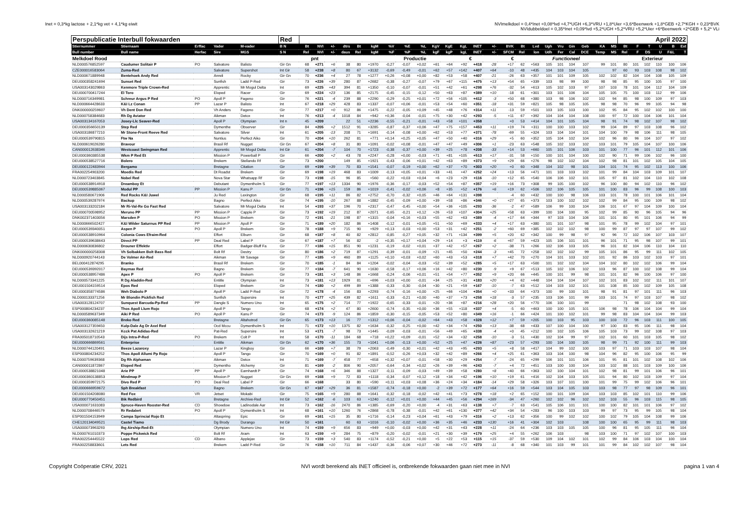Inet = 0,3*kg lactose + 2,1*kg vet + 4,1*kg eiwit
NVImelkdoel = 0,4*Inet +0,08*lvd +4,7*UGH +6,3*VRU +1,8*Uier +3,6*Beenwerk +1,8*GEB +2,7*KGH + 0,23*BVK
NVIdubbeldoel = 0,35*Inet +0,09*lvd +5,2*UGH +5,2*VRU +5,2*Uier +6*Beenwerk +2*GEB + 5,2* VLi
| Perspublicatie Interbull fokwaarden | | | | | Red | | | | | | | | | | | | | | | | | | | | | | | | April 2022 | | | | | |
| Stiernummer | Stiernaam | Erffac | Vader | M-vader | B N | Bt | NVI | +/- | dtrs | Bt | kgM | %V | %E | %L | KgV | KgE | KgL | INET | +/- | BVK | Bt | Lvd | Ugh | Vru | Gin | Geb | KA | MS | Bt | F | T | U | B | Ext |
| Bull number | Bull name | Herfac | Sire | MGS | S N | Rel | NVI | +/- | daus | Rel | kgM | %F | %P | %L | kgF | kgP | kgL | INET | +/- | SFCM | Rel | lon | Udh | Fer | Cal | DCE | Temp | MS | Rel | F | DS | U | F&L | T |
| Melkdoel Rood | | | | | | | pnt | | | | Productie | | | | | | | € | | € | Functioneel | | | | | | | | Exterieur | | | | | |
| NLD000576852597 | Caudumer Solitair P | PO | Salvatore | Balisto | Gir Gn | 68 | +271 | +6 | 38 | 80 | +1970 | -0,27 | -0,07 | +0,02 | +61 | +64 | +92 | +418 | -28 | +17 | 62 | +563 | 105 | 101 | 104 | 107 | 99 | 101 | 80 | 101 | 102 | 110 | 100 | 106 |
| CZE000016583064 | Zuma-Red | | Salvatore | Supershot | Int Gir | 58 | +238 | +8 | 80 | 67 | +3132 | -0,69 | -0,49 | -0,01 | +62 | +57 | +142 | +407 | +64 | -10 | 48 | +435 | 104 | 103 | 104 | 105 | | 97 | 60 | 93 | 103 | 108 | 98 | 102 |
| NLD000671889948 | Bentehoek Andy Red | | Anreli | Rocky | Gir Gn | 70 | +236 | +4 | 27 | 78 | +1277 | +0,26 | +0,08 | +0,00 | +82 | +53 | +58 | +407 | -21 | -26 | 63 | +357 | 101 | 101 | 109 | 105 | 102 | 102 | 82 | 104 | 104 | 108 | 105 | 109 |
| DEU000358241694 | Sunset Red | | Sunfish | Ladd P-Red | Gir | 73 | +226 | +39 | 280 | 87 | +2682 | -0,38 | -0,27 | -0,07 | +79 | +67 | +115 | +475 | +13 | +54 | 65 | +339 | 103 | 98 | 99 | 100 | 98 | 98 | 85 | 95 | 100 | 105 | 97 | 100 |
| USA003143029863 | Kenmore Triple Crown-Red | | Apprentic | Mr Mogul Delta | Int | 69 | +225 | +43 | 394 | 81 | +1350 | -0,10 | -0,07 | -0,01 | +51 | +42 | +61 | +298 | +76 | -32 | 54 | +613 | 105 | 102 | 103 | 97 | 107 | 103 | 78 | 101 | 104 | 112 | 104 | 109 |
| DEU000700417244 | El Toro | | Eloped | Racer | Gir | 69 | +224 | +23 | 136 | 85 | +2175 | -0,45 | -0,15 | -0,12 | +50 | +63 | +87 | +389 | +10 | -18 | 61 | +301 | 103 | 101 | 106 | 104 | 105 | 105 | 75 | 100 | 103 | 112 | 99 | 106 |
| NLD000716349981 | Schreur Argus P Red | PO | Apoll P | Fageno | Gir | 76 | +221 | -4 | 239 | 88 | +2290 | -0,29 | -0,25 | +0,01 | +72 | +56 | +105 | +412 | -3 | +50 | 68 | +380 | 103 | 98 | 106 | 102 | 102 | 94 | 85 | 98 | 100 | 109 | 97 | 103 |
| NLD000664428633 | K&I Lz Conan | PP | Lazar P | Balisto | Int | 67 | +218 | +29 | 428 | 83 | +1337 | -0,07 | +0,06 | -0,01 | +53 | +54 | +60 | +351 | -18 | +31 | 59 | +821 | 105 | 98 | 105 | 105 | 98 | 98 | 70 | 96 | 99 | 105 | 94 | 98 |
| DNK000000259607 | Vh Dent Don Red | | Vh Anders | Fageno | Gir | 77 | +217 | +0 | 912 | 86 | +1475 | -0,22 | -0,05 | +0,09 | +45 | +48 | +76 | +314 | +11 | -13 | 59 | +501 | 103 | 105 | 103 | 100 | 102 | 95 | 84 | 95 | 102 | 102 | 100 | 100 |
| NLD000758384683 | Rh Dg Aviator | | Aikman | Detox | Int | 76 | +213 | -4 | 1018 | 84 | +942 | +0,36 | -0,04 | -0,01 | +75 | +30 | +42 | +293 | -5 | +11 | 67 | +392 | 104 | 104 | 104 | 108 | 100 | 97 | 72 | 100 | 104 | 106 | 101 | 104 |
| USA003134167053 | Josey-Llc Seaver-Red | | Apoll P | Olympian | Int n | 45 | +209 | | 22 | 51 | +2236 | -0,55 | -0,21 | -0,01 | +43 | +58 | +101 | +358 | | +0 | 53 | +414 | 104 | 101 | 105 | 104 | 98 | 91 | 74 | 98 | 102 | 107 | 98 | 102 |
| DEU000356650139 | Step Red | | Dymenthe | Observer | Gir | 84 | +205 | +2 | 1512 | 91 | +3285 | -0,87 | -0,37 | +0,06 | +47 | +75 | +157 | +453 | +11 | +19 | 74 | +311 | 100 | 100 | 103 | 102 | 99 | 104 | 89 | 97 | 103 | 108 | 96 | 102 |
| USA003186877210 | Mr Stone-Front Reeve Red | | Salvatore | Silver | Int | 61 | +205 | -13 | 208 | 71 | +1691 | -0,14 | -0,08 | +0,00 | +62 | +53 | +77 | +371 | -78 | -69 | 55 | +324 | 103 | 104 | 104 | 101 | 104 | 100 | 79 | 98 | 106 | 111 | 98 | 105 |
| DEU000539790815 | Ftw Na | | Nuntius | Perfect Aiko | Gir | 70 | +204 | +10 | 262 | 81 | +771 | +0,14 | +0,25 | +0,05 | +47 | +50 | +40 | +316 | +29 | +5 | 60 | +352 | 105 | 104 | 102 | 104 | 102 | 96 | 80 | 96 | 104 | 107 | 97 | 102 |
| NLD000619026280 | Bravour | | Brasil Rf | Nugget | Gir Gn | 67 | +204 | +8 | 31 | 80 | +1091 | -0,02 | +0,08 | -0,01 | +47 | +47 | +49 | +306 | +1 | -23 | 63 | +548 | 105 | 102 | 103 | 102 | 103 | 101 | 79 | 105 | 104 | 107 | 100 | 106 |
| CAN000012638346 | Westcoast Swingman Red | | Apprentic | Mr Mogul Delta | Int Gir | 61 | +204 | -7 | 104 | 70 | +1723 | -0,38 | -0,37 | +0,00 | +39 | +25 | +78 | +208 | -33 | +14 | 53 | +660 | 105 | 101 | 106 | 103 | 101 | 100 | 77 | 96 | 101 | 112 | 101 | 106 |
| DEU000360385538 | Wkm P Red Et | | Mission P | Powerball P | Gir | 66 | +200 | +2 | 43 | 78 | +2247 | -0,28 | +0,00 | -0,03 | +71 | +81 | +105 | +513 | +17 | -31 | 58 | +150 | 100 | 101 | 104 | 100 | 102 | 90 | 71 | 99 | 106 | 102 | 96 | 100 |
| DEU000538527716 | Bolero | | Brekem | Stellando Rf | Gir | 73 | +200 | | 149 | 85 | +1921 | -0,43 | -0,06 | +0,01 | +42 | +63 | +89 | +373 | +9 | +29 | 66 | +276 | 98 | 102 | 102 | 104 | 102 | 98 | 81 | 101 | 102 | 105 | 104 | 105 |
| DEU000122483944 | Bergamo | | Bretagne | Citation | Gir | 69 | +199 | +39 | 70 | 83 | +1541 | -0,07 | -0,19 | +0,00 | +62 | +37 | +70 | +303 | +20 | +0 | 60 | +348 | 104 | 102 | 98 | 101 | 104 | 101 | 74 | 95 | 102 | 113 | 100 | 106 |
| FRA002254903200 | Moedis Red | | Dt Roadst | Brekem | Gir | 69 | +198 | +19 | 468 | 83 | +1009 | -0,13 | +0,05 | +0,01 | +33 | +41 | +47 | +252 | +24 | +13 | 56 | +471 | 101 | 103 | 103 | 102 | 101 | 99 | 84 | 104 | 103 | 109 | 101 | 107 |
| NLD000723403845 | Nobel Red | | Nova Star | Whatsapp Rf | Gir | 73 | +198 | -15 | 96 | 85 | +560 | -0,22 | +0,03 | +0,04 | +6 | +23 | +29 | +116 | -10 | +12 | 65 | +540 | 106 | 106 | 102 | 101 | 105 | 97 | 81 | 102 | 104 | 110 | 102 | 108 |
| DEU000538914918 | Dreamboy Et | | Debutant | Dymentholm S | Gir | 77 | +197 | +13 | 1334 | 90 | +1976 | -0,36 | -0,17 | -0,03 | +52 | +54 | +87 | +357 | +19 | +16 | 73 | +308 | 99 | 105 | 100 | 102 | 96 | 100 | 80 | 94 | 102 | 110 | 96 | 102 |
| DEU000539885067 | Modul PP | PP | Mission P | Kanu P | Gir Gn | 71 | +196 | +15 | 159 | 86 | +1019 | -0,41 | -0,02 | +0,06 | +8 | +35 | +52 | +176 | +6 | +19 | 62 | +506 | 102 | 106 | 105 | 105 | 101 | 100 | 83 | 96 | 99 | 108 | 100 | 103 |
| NLD000580671906 | Red Rocks K&I Juwel | | Ju Red | Lexington | Gir | 68 | +195 | +11 | 86 | 82 | +2752 | -0,70 | -0,32 | +0,05 | +46 | +64 | +131 | +398 | | -4 | 60 | +432 | 100 | 100 | 98 | 106 | 103 | 101 | 78 | 100 | 101 | 106 | 101 | 104 |
| NLD000539287974 | Backup | | Bagno | Perfect Aiko | Gir | 74 | +195 | -10 | 267 | 88 | +1882 | -0,45 | -0,09 | +0,00 | +39 | +58 | +86 | +346 | +0 | +27 | 65 | +373 | 103 | 100 | 102 | 102 | 102 | 99 | 84 | 95 | 100 | 109 | 98 | 102 |
| USA003133202184 | Mr Ri-Val-Re Go Fast Red | | Salvatore | Mr Mogul Delta | Int | 54 | +193 | +37 | 196 | 70 | +2317 | -0,47 | -0,45 | +0,00 | +54 | +36 | +105 | +293 | -36 | -2 | 47 | +589 | 106 | 99 | 100 | 104 | 106 | 101 | 67 | 97 | 104 | 109 | 100 | 104 |
| DEU000700598952 | Meruno PP | PP | Mission P | Capple P | Gir | 73 | +192 | +19 | 212 | 87 | +2071 | -0,65 | -0,21 | +0,12 | +26 | +53 | +107 | +304 | +25 | +58 | 63 | +399 | 100 | 104 | 100 | 95 | 102 | 99 | 85 | 90 | 96 | 105 | 94 | 96 |
| DNK002371403056 | Marsden P | PO | Mission P | Brekem | Gir | 72 | +191 | -21 | 198 | 87 | +1315 | -0,04 | +0,16 | +0,03 | +55 | +62 | +63 | +389 | -4 | +17 | 64 | +344 | 97 | 103 | 104 | 106 | 101 | 101 | 80 | 95 | 101 | 106 | 94 | 99 |
| NLD000666502427 | K&I Wilder Saturnus PP Red | PP | Mission P | Apoll P | Gir | 71 | +189 | +20 | 182 | 86 | +1408 | -0,12 | -0,01 | +0,05 | +51 | +50 | +69 | +333 | +4 | +17 | 63 | +380 | 101 | 101 | 107 | 98 | 101 | 95 | 78 | 99 | 102 | 104 | 97 | 101 |
| DEU000539340051 | Aspen P | PO | Apoll P | Brekem | Gir | 78 | +188 | +9 | 715 | 90 | +929 | +0,13 | -0,03 | +0,00 | +53 | +31 | +42 | +251 | -2 | +60 | 69 | +385 | 102 | 102 | 102 | 98 | 100 | 99 | 87 | 97 | 97 | 107 | 99 | 102 |
| DEU000538910964 | Colonia Cows Efraim-Red | | Effort | Elburn | Gir | 68 | +187 | +8 | 40 | 82 | +2812 | -0,85 | -0,27 | +0,05 | +32 | +71 | +134 | +399 | +5 | +20 | 62 | +342 | 100 | 99 | 98 | 97 | 92 | 96 | 72 | 102 | 106 | 107 | 103 | 107 |
| DEU000539638643 | Direct PP | PP | Deal Red | Label P | Gir | 67 | +187 | +7 | 56 | 82 | -2 | +0,35 | +0,17 | +0,04 | +29 | +14 | +3 | +119 | -6 | +67 | 59 | +423 | 105 | 106 | 101 | 101 | 96 | 101 | 71 | 95 | 98 | 107 | 99 | 101 |
| NLD000630836802 | Drouner Effektiv | | Effort | Badger-Bluff Fa | Gir | 77 | +186 | +15 | 851 | 90 | +1231 | -0,19 | -0,02 | +0,01 | +37 | +42 | +57 | +267 | +2 | -38 | 71 | +266 | 102 | 106 | 103 | 105 | 96 | 101 | 82 | 104 | 106 | 110 | 104 | 110 |
| DNK000000258308 | Vh Solbakken Bolt Bass Red | | Bolt Rf | Destry | Gir | 80 | +186 | +2 | 719 | 87 | +1291 | -0,39 | -0,01 | -0,09 | +21 | +45 | +50 | +244 | -3 | +45 | 72 | +258 | 102 | 102 | 102 | 99 | 105 | 101 | 86 | 95 | 99 | 111 | 102 | 105 |
| NLD000920744143 | De Volmer Air-Red | | Aikman | Mr Savage | Gir | 77 | +185 | +9 | 460 | 89 | +1125 | +0,10 | +0,03 | +0,02 | +60 | +43 | +53 | +318 | +7 | +42 | 70 | +270 | 104 | 101 | 103 | 102 | 101 | 92 | 86 | 103 | 102 | 103 | 97 | 101 |
| BEL000412874295 | Branko | | Brasil Rf | Brekem | Gir | 70 | +185 | -1 | 84 | 84 | +1204 | -0,02 | -0,04 | -0,03 | +52 | +39 | +52 | +285 | +5 | +17 | 63 | +500 | 101 | 102 | 102 | 104 | 104 | 102 | 80 | 102 | 102 | 106 | 99 | 104 |
| DEU000539392017 | Baymax Red | | Bagno | Brekem | Gir | 77 | +184 | -7 | 641 | 90 | +1630 | -0,58 | -0,17 | +0,06 | +16 | +42 | +80 | +230 | -9 | +9 | 67 | +513 | 105 | 102 | 106 | 102 | 103 | 96 | 87 | 100 | 102 | 108 | 99 | 104 |
| DEU000538957486 | Apex P | PO | Apoll P | Brekem | Gir | 73 | +181 | +3 | 148 | 86 | +1668 | -0,24 | -0,06 | +0,01 | +51 | +54 | +77 | +352 | +9 | +20 | 66 | +445 | 100 | 101 | 99 | 98 | 101 | 101 | 82 | 96 | 100 | 106 | 97 | 100 |
| NLD000573341225 | R Dg Aladdin-Red | | Entitle | Olympian | Int | 73 | +181 | +13 | 1929 | 81 | +696 | +0,03 | +0,00 | -0,01 | +34 | +25 | +31 | +183 | +20 | +4 | 62 | +448 | 104 | 104 | 104 | 107 | 102 | 101 | 83 | 102 | 102 | 111 | 101 | 107 |
| DEU001504159514 | Epos Red | | Eloped | Brekem | Gir | 74 | +180 | +2 | 499 | 89 | +1388 | -0,33 | -0,30 | -0,04 | +30 | +21 | +59 | +167 | -10 | -7 | 63 | +512 | 104 | 103 | 102 | 101 | 101 | 108 | 85 | 100 | 102 | 109 | 105 | 108 |
| DEU000358774586 | Weh Diabolo P | | Apoll P | Ladd P-Red | Gir | 72 | +178 | -4 | 156 | 83 | +2293 | -0,74 | -0,16 | +0,00 | +25 | +66 | +104 | +354 | +0 | +33 | 64 | +373 | 100 | 99 | 100 | 101 | 98 | 91 | 81 | 97 | 101 | 111 | 96 | 103 |
| NLD000133371256 | Mr Blondin Pickfish Red | | Sunfish | Supersire | Int | 70 | +177 | +25 | 439 | 82 | +1611 | -0,33 | -0,21 | +0,00 | +40 | +37 | +73 | +258 | +18 | -3 | 57 | +235 | 103 | 106 | 101 | 99 | 103 | 101 | 74 | 97 | 103 | 107 | 98 | 102 |
| USA003128124707 | Sunquest Barcuda-Pp-Red | PP | Dangle S | Numero Uno | Int | 65 | +175 | +2 | 714 | 77 | +1922 | -0,65 | -0,33 | -0,01 | +20 | +36 | +87 | +216 | +28 | +20 | 56 | +770 | 106 | 100 | 101 | 99 | | | 71 | 98 | 102 | 108 | 93 | 100 |
| ESP000804234237 | Thos Apoll Llum Rojo | | Apoll P | Tango | Gir | 68 | +174 | +2 | 47 | 80 | +2600 | -0,74 | -0,35 | +0,00 | +36 | +55 | +118 | +337 | +4 | -5 | 60 | +463 | 100 | 100 | 105 | 101 | 106 | 98 | 78 | 106 | 104 | 104 | 99 | 104 |
| NLD000589637349 | Aiki P Red | PO | Apoll P | Kanu P | Gir | 74 | +173 | -9 | 124 | 86 | +1859 | -0,30 | -0,15 | -0,05 | +53 | +52 | +80 | +349 | +16 | -1 | 66 | +424 | 101 | 100 | 102 | 101 | 99 | 98 | 83 | 104 | 104 | 104 | 99 | 103 |
| DEU000360085148 | Breko Red | | Bretagne | Altahotrod | Gir Gn | 65 | +173 | +13 | 16 | 77 | +1312 | +0,06 | -0,04 | -0,02 | +64 | +43 | +58 | +328 | +12 | +7 | 59 | +205 | 100 | 103 | 95 | 103 | 100 | 103 | 72 | 96 | 103 | 111 | 100 | 105 |
| USA003127359450 | Kulp-Dale Ag Dr Axel Red | | Ocd Mccu | Dymentholm S | Int | 71 | +172 | +10 | 1375 | 82 | +1634 | -0,32 | -0,25 | +0,00 | +42 | +34 | +74 | +250 | +13 | -38 | 68 | +433 | 107 | 100 | 104 | 100 | 97 | 100 | 83 | 95 | 106 | 111 | 98 | 104 |
| USA003132621219 | Kcck Pat Adidas-Red | | Pat-Red | Supersire | Int | 53 | +171 | -7 | 98 | 73 | +1445 | -0,09 | -0,03 | -0,01 | +56 | +49 | +65 | +338 | -4 | +0 | 45 | +212 | 100 | 102 | 105 | 106 | 105 | 103 | 73 | 99 | 102 | 108 | 97 | 103 |
| FRA005018710543 | Dijs Intra-P-Red | PO | Brekem | Colt P | Int | 58 | +170 | -11 | 184 | 68 | +718 | +0,22 | +0,09 | -0,01 | +52 | +34 | +32 | +258 | -10 | -3 | 51 | +430 | 102 | 104 | 99 | 97 | 102 | 101 | 60 | 101 | 103 | 105 | 98 | 102 |
| DEU000666869561 | Enterprise | | Entitle | Aikman | Gir Gn | 62 | +170 | +36 | 155 | 73 | +1041 | +0,06 | -0,13 | +0,00 | +52 | +25 | +47 | +226 | +87 | +23 | 57 | +293 | 100 | 104 | 100 | 105 | 98 | 99 | 71 | 92 | 100 | 111 | 99 | 103 |
| NLD000744120491 | Beeze Lazaroxy | | Lazar P | Kingboy | Gir | 66 | +169 | +7 | 38 | 79 | +2063 | -0,49 | -0,30 | +0,01 | +42 | +43 | +95 | +293 | +5 | +8 | 58 | +417 | 104 | 99 | 102 | 100 | 103 | 97 | 71 | 103 | 103 | 107 | 98 | 104 |
| ESP000804234252 | Thos Apoll Allumi Pp Rojo | | Apoll P | Tango | Gir | 70 | +169 | +0 | 91 | 82 | +1891 | -0,52 | -0,26 | +0,03 | +32 | +42 | +89 | +266 | +4 | +25 | 61 | +363 | 103 | 104 | 100 | 98 | 104 | 96 | 82 | 95 | 100 | 106 | 95 | 99 |
| NLD000759639368 | Dg Rh Alphaman | | Aikman | Detox | Int | 71 | +169 | -7 | 458 | 77 | +658 | +0,32 | +0,07 | -0,01 | +58 | +30 | +29 | +254 | -7 | -24 | 65 | +299 | 106 | 101 | 101 | 106 | 101 | 95 | 81 | 101 | 102 | 108 | 102 | 106 |
| CAN000011872867 | Eloped Red | | Dymentho | Alchemy | Gir | 81 | +169 | -2 | 806 | 90 | +2057 | -0,64 | -0,34 | +0,02 | +26 | +39 | +96 | +243 | -7 | +4 | 72 | +451 | 103 | 100 | 100 | 104 | 103 | 102 | 88 | 101 | 103 | 109 | 100 | 106 |
| DEU000538821048 | Arie PP | PP | Apoll P | Earnhardt P | Gir | 74 | +168 | +6 | 346 | 88 | +1327 | -0,11 | -0,09 | -0,03 | +49 | +39 | +58 | +280 | +8 | +40 | 66 | +363 | 102 | 100 | 104 | 101 | 102 | 98 | 81 | 99 | 101 | 106 | 96 | 101 |
| DEU000360138853 | Mindmap P | | Mission P | Nugget | Gir Gn | 69 | +168 | +9 | 72 | 83 | +1118 | -0,34 | -0,07 | +0,12 | +18 | +34 | +42 | +196 | +10 | +19 | 61 | +416 | 102 | 104 | 103 | 105 | 101 | 94 | 80 | 102 | 103 | 109 | 97 | 104 |
| DEU000359972175 | Divo Red P | PO | Deal Red | Label P | Gir | 66 | +168 | | 33 | 80 | +590 | +0,11 | +0,03 | +0,08 | +36 | +24 | +34 | +184 | -14 | +29 | 58 | +326 | 103 | 107 | 101 | 100 | 101 | 99 | 75 | 99 | 102 | 106 | 96 | 101 |
| DEU000666959672 | Sph Breakfast | | Bagno | Brekem | Gir Gn | 67 | +167 | +29 | 36 | 81 | +1587 | -0,74 | -0,18 | +0,00 | -2 | +39 | +72 | +177 | +64 | +16 | 59 | +544 | 103 | 104 | 105 | 103 | 103 | 98 | 77 | 97 | 98 | 109 | 96 | 101 |
| DEU001504208080 | Red Fox | VR | Jetset | Mokabi | Gir | 75 | +165 | +9 | 280 | 88 | +1641 | -0,32 | -0,18 | -0,02 | +42 | +41 | +73 | +278 | +18 | +2 | 65 | +152 | 100 | 101 | 109 | 104 | 103 | 103 | 85 | 102 | 101 | 110 | 99 | 106 |
| DEU000770450451 | Bik Redbird | | Bretagne | Archive-Red | Int Gir | 52 | +162 | -6 | 103 | 63 | +1240 | -0,12 | +0,01 | +0,00 | +44 | +45 | +56 | +294 | +169 | -34 | 47 | +260 | 102 | 102 | 96 | 102 | 102 | 103 | 55 | 96 | 103 | 115 | 98 | 105 |
| USA000071631083 | Spruce-Haven Rooster-Red | CD | Showdow | Ladinodale Aar | Int | 73 | +162 | -16 | 2470 | 86 | +1385 | -0,69 | -0,20 | +0,00 | -4 | +31 | +63 | +138 | +7 | -7 | 63 | +541 | 105 | 106 | 101 | 101 | 100 | 100 | 82 | 101 | 101 | 106 | 97 | 102 |
| NLD000708446579 | Rr Redalert | PO | Apoll P | Dymentholm S | Int | 68 | +161 | +10 | 1260 | 76 | +2868 | -0,78 | -0,38 | -0,01 | +42 | +61 | +130 | +377 | +42 | +34 | 54 | +283 | 96 | 100 | 103 | 103 | 99 | 97 | 73 | 95 | 99 | 105 | 98 | 104 |
| ESP001504153949 | Campa Sprincial Rojo Et | | Altaspring | Epic | Gir | 69 | +161 | +15 | 35 | 80 | +1716 | -0,14 | -0,23 | +0,04 | +61 | +43 | +79 | +316 | +2 | +13 | 62 | +356 | 100 | 99 | 102 | 102 | 100 | 102 | 79 | 105 | 104 | 108 | 99 | 106 |
| CHE120134049521 | Castel Tiamo | | Dg Brody | Durango | Int Gir | 50 | +161 | | 60 | 63 | +1016 | -0,10 | -0,02 | +0,00 | +36 | +35 | +46 | +233 | +130 | +16 | 41 | +304 | 102 | 103 | | 108 | 100 | 100 | 65 | 95 | 99 | 111 | 98 | 103 |
| USA000073963293 | Ihg Airship-Red-Et | | Olympian | Numero Uno | Int | 74 | +159 | +9 | 656 | 83 | +949 | +0,00 | -0,03 | +0,00 | +42 | +31 | +43 | +228 | +11 | -24 | 64 | +236 | 103 | 103 | 105 | 105 | 100 | 96 | 81 | 95 | 105 | 111 | 96 | 104 |
| NLD000761010373 | Poppe Pickwick Red | | Bolt Rf | Aram | Int | 63 | +159 | +9 | 284 | 75 | +879 | -0,20 | -0,02 | -0,01 | +21 | +30 | +39 | +179 | +25 | +4 | 55 | +262 | 106 | 103 | | 98 | 103 | 100 | 71 | 97 | 102 | 107 | 100 | 103 |
| FRA002254445522 | Lops Red | CD | Albano | Applejax | Gir | 73 | +159 | +3 | 540 | 83 | +1174 | -0,52 | -0,21 | +0,00 | +5 | +22 | +53 | +115 | +15 | -37 | 59 | +530 | 109 | 104 | 102 | 101 | 102 | 99 | 84 | 106 | 103 | 104 | 100 | 104 |
| FRA002258833601 | Lets Red | | Brekem | Ladd P-Red | Gir | 76 | +158 | +10 | 711 | 84 | +1437 | -0,36 | -0,06 | +0,07 | +30 | +46 | +72 | +273 | -11 | -8 | 68 | +340 | 101 | 103 | 99 | 101 | 101 | 99 | 84 | 102 | 102 | 107 | 98 | 104 |
Copyright Coöperatie CRV, 2021 NVI wordt berekend als INET officieel is, ontbrekende fokwaarden gaan niet mee in NVI
pagina 1 van 4